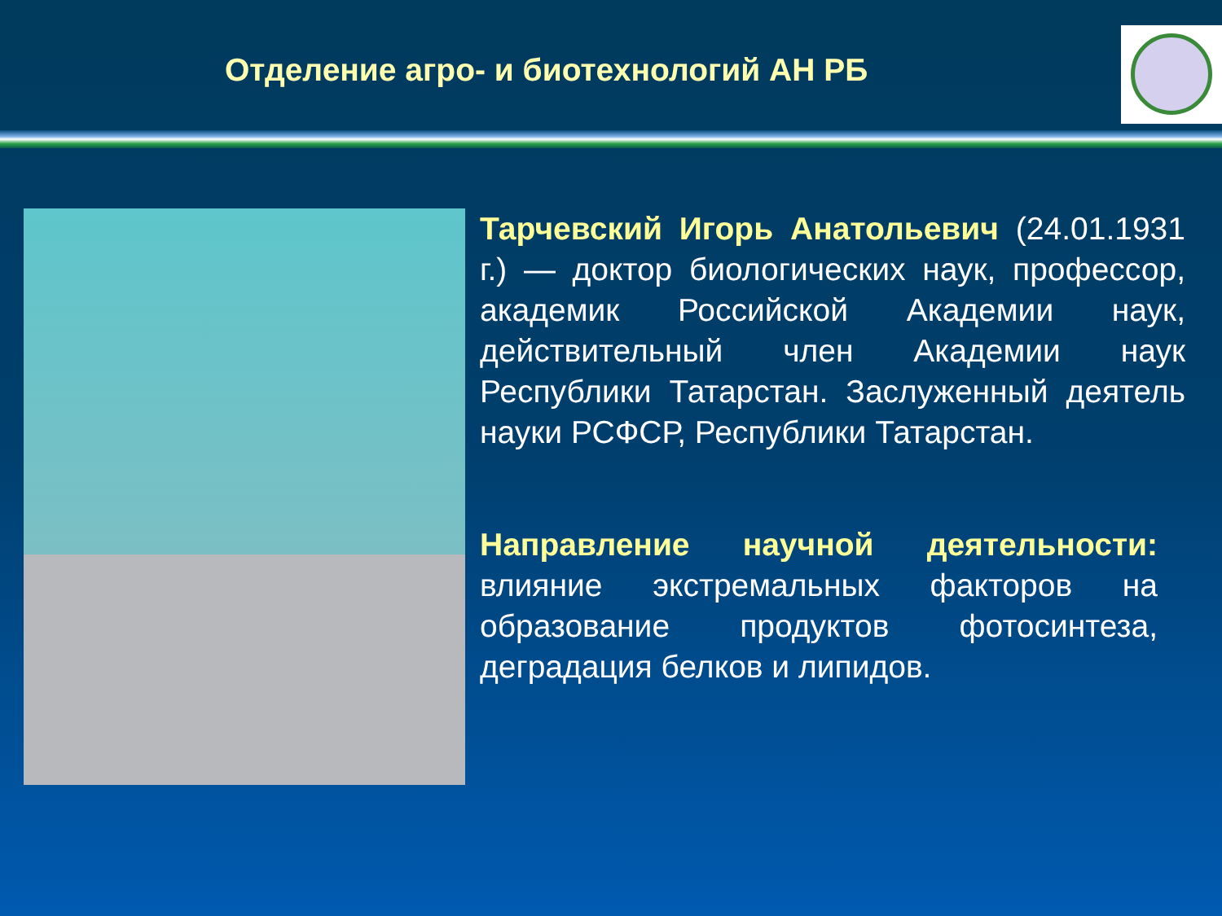Отделение агро- и биотехнологий АН РБ
Тарчевский Игорь Анатольевич (24.01.1931 г.) — доктор биологических наук, профессор, академик Российской Академии наук, действительный член Академии наук Республики Татарстан. Заслуженный деятель науки РСФСР, Республики Татарстан.
Направление научной деятельности: влияние экстремальных факторов на образование продуктов фотосинтеза, деградация белков и липидов.